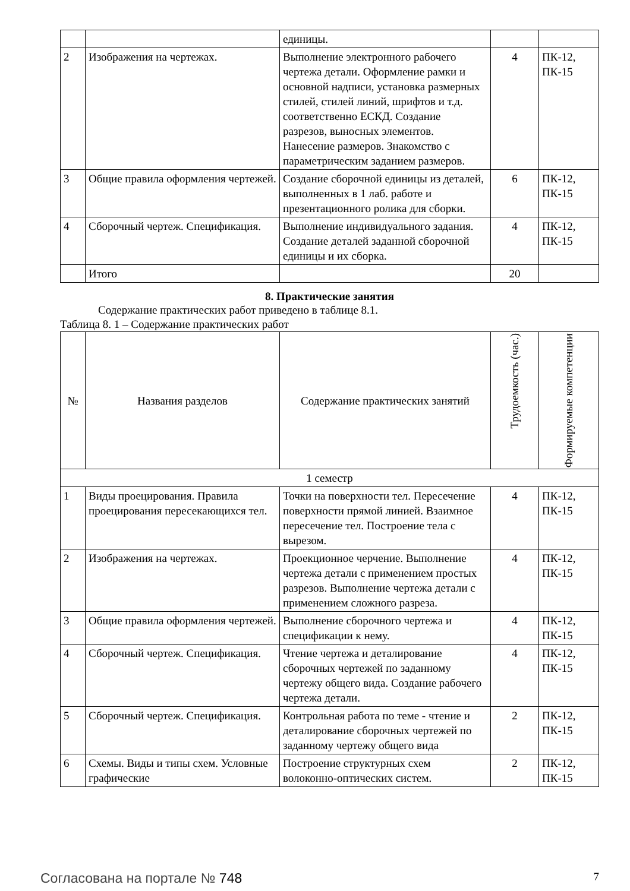| | | единицы. | | |
| 2 | Изображения на чертежах. | Выполнение электронного рабочего чертежа детали. Оформление рамки и основной надписи, установка размерных стилей, стилей линий, шрифтов и т.д. соответственно ЕСКД. Создание разрезов, выносных элементов. Нанесение размеров. Знакомство с параметрическим заданием размеров. | 4 | ПК-12, ПК-15 |
| 3 | Общие правила оформления чертежей. | Создание сборочной единицы из деталей, выполненных в 1 лаб. работе и презентационного ролика для сборки. | 6 | ПК-12, ПК-15 |
| 4 | Сборочный чертеж. Спецификация. | Выполнение индивидуального задания. Создание деталей заданной сборочной единицы и их сборка. | 4 | ПК-12, ПК-15 |
| | Итого | | 20 | |
8. Практические занятия
Содержание практических работ приведено в таблице 8.1.
Таблица 8. 1 – Содержание практических работ
| № | Названия разделов | Содержание практических занятий | Трудоемкость (час.) | Формируемые компетенции |
| --- | --- | --- | --- | --- |
| 1 семестр | | | | |
| 1 | Виды проецирования. Правила проецирования пересекающихся тел. | Точки на поверхности тел. Пересечение поверхности прямой линией. Взаимное пересечение тел. Построение тела с вырезом. | 4 | ПК-12, ПК-15 |
| 2 | Изображения на чертежах. | Проекционное черчение. Выполнение чертежа детали с применением простых разрезов. Выполнение чертежа детали с применением сложного разреза. | 4 | ПК-12, ПК-15 |
| 3 | Общие правила оформления чертежей. | Выполнение сборочного чертежа и спецификации к нему. | 4 | ПК-12, ПК-15 |
| 4 | Сборочный чертеж. Спецификация. | Чтение чертежа и деталирование сборочных чертежей по заданному чертежу общего вида. Создание рабочего чертежа детали. | 4 | ПК-12, ПК-15 |
| 5 | Сборочный чертеж. Спецификация. | Контрольная работа по теме - чтение и деталирование сборочных чертежей по заданному чертежу общего вида | 2 | ПК-12, ПК-15 |
| 6 | Схемы. Виды и типы схем. Условные графические | Построение структурных схем волоконно-оптических систем. | 2 | ПК-12, ПК-15 |
Согласована на портале № 748
7